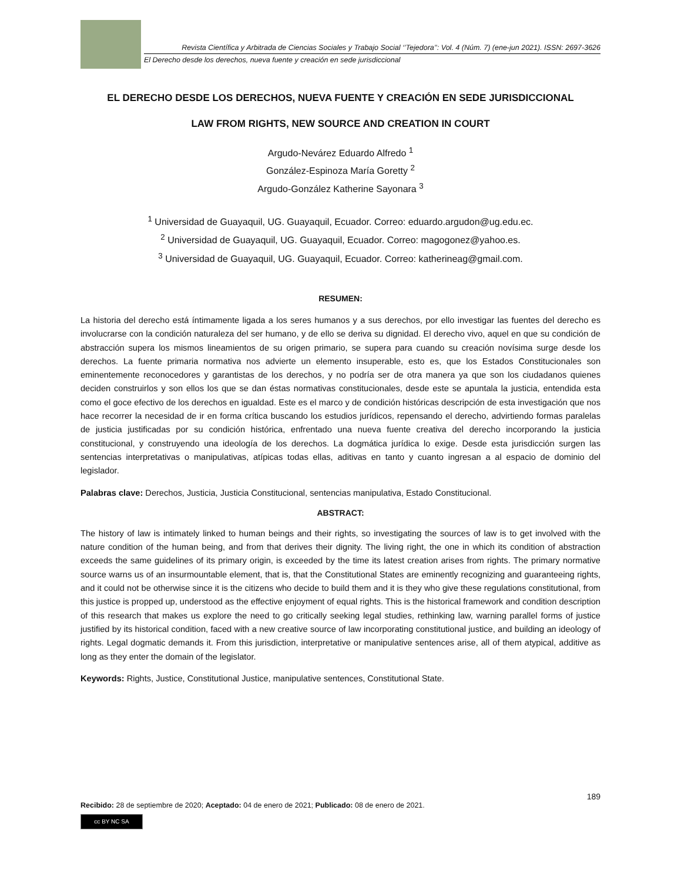Revista Científica y Arbitrada de Ciencias Sociales y Trabajo Social ‘’Tejedora’’: Vol. 4 (Núm. 7) (ene-jun 2021). ISSN: 2697-3626
El Derecho desde los derechos, nueva fuente y creación en sede jurisdiccional
EL DERECHO DESDE LOS DERECHOS, NUEVA FUENTE Y CREACIÓN EN SEDE JURISDICCIONAL
LAW FROM RIGHTS, NEW SOURCE AND CREATION IN COURT
Argudo-Nevárez Eduardo Alfredo <sup>1</sup>
González-Espinoza María Goretty <sup>2</sup>
Argudo-González Katherine Sayonara <sup>3</sup>
<sup>1</sup> Universidad de Guayaquil, UG. Guayaquil, Ecuador. Correo: eduardo.argudon@ug.edu.ec.
<sup>2</sup> Universidad de Guayaquil, UG. Guayaquil, Ecuador. Correo: magogonez@yahoo.es.
<sup>3</sup> Universidad de Guayaquil, UG. Guayaquil, Ecuador. Correo: katherineag@gmail.com.
RESUMEN:
La historia del derecho está íntimamente ligada a los seres humanos y a sus derechos, por ello investigar las fuentes del derecho es involucrarse con la condición naturaleza del ser humano, y de ello se deriva su dignidad. El derecho vivo, aquel en que su condición de abstracción supera los mismos lineamientos de su origen primario, se supera para cuando su creación novísima surge desde los derechos. La fuente primaria normativa nos advierte un elemento insuperable, esto es, que los Estados Constitucionales son eminentemente reconocedores y garantistas de los derechos, y no podría ser de otra manera ya que son los ciudadanos quienes deciden construirlos y son ellos los que se dan éstas normativas constitucionales, desde este se apuntala la justicia, entendida esta como el goce efectivo de los derechos en igualdad. Este es el marco y de condición históricas descripción de esta investigación que nos hace recorrer la necesidad de ir en forma crítica buscando los estudios jurídicos, repensando el derecho, advirtiendo formas paralelas de justicia justificadas por su condición histórica, enfrentado una nueva fuente creativa del derecho incorporando la justicia constitucional, y construyendo una ideología de los derechos. La dogmática jurídica lo exige. Desde esta jurisdicción surgen las sentencias interpretativas o manipulativas, atípicas todas ellas, aditivas en tanto y cuanto ingresan a al espacio de dominio del legislador.
Palabras clave: Derechos, Justicia, Justicia Constitucional, sentencias manipulativa, Estado Constitucional.
ABSTRACT:
The history of law is intimately linked to human beings and their rights, so investigating the sources of law is to get involved with the nature condition of the human being, and from that derives their dignity. The living right, the one in which its condition of abstraction exceeds the same guidelines of its primary origin, is exceeded by the time its latest creation arises from rights. The primary normative source warns us of an insurmountable element, that is, that the Constitutional States are eminently recognizing and guaranteeing rights, and it could not be otherwise since it is the citizens who decide to build them and it is they who give these regulations constitutional, from this justice is propped up, understood as the effective enjoyment of equal rights. This is the historical framework and condition description of this research that makes us explore the need to go critically seeking legal studies, rethinking law, warning parallel forms of justice justified by its historical condition, faced with a new creative source of law incorporating constitutional justice, and building an ideology of rights. Legal dogmatic demands it. From this jurisdiction, interpretative or manipulative sentences arise, all of them atypical, additive as long as they enter the domain of the legislator.
Keywords: Rights, Justice, Constitutional Justice, manipulative sentences, Constitutional State.
189
Recibido: 28 de septiembre de 2020; Aceptado: 04 de enero de 2021; Publicado: 08 de enero de 2021.
cc BY NC SA